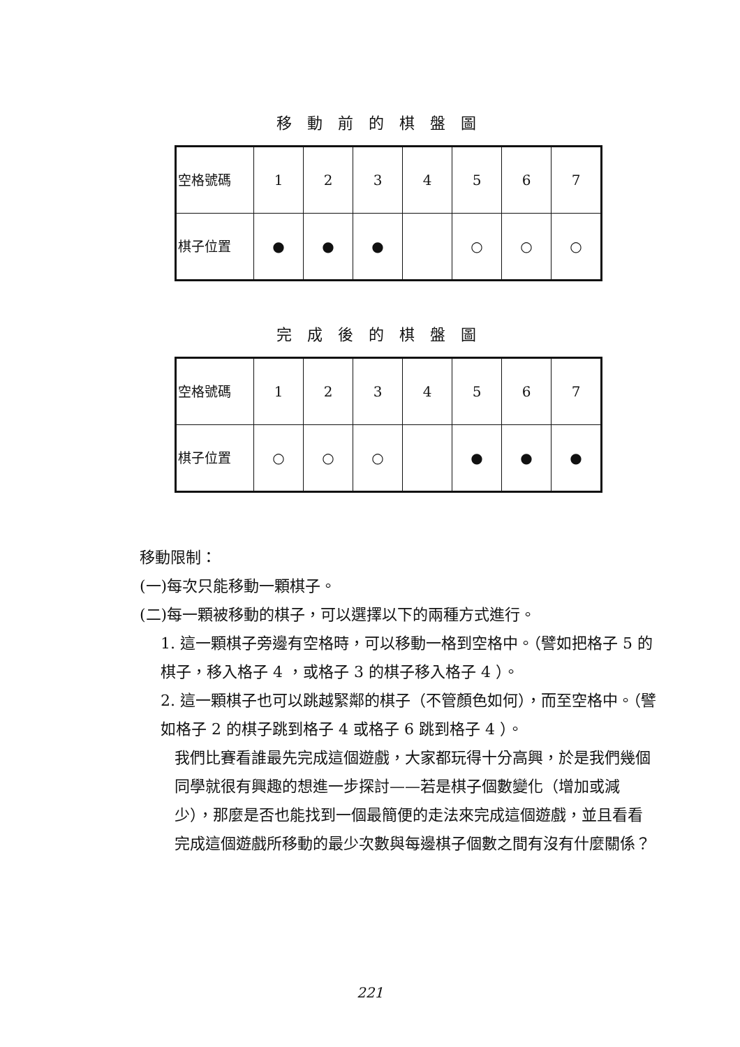移動前的棋盤圖
| 空格號碼 | 1 | 2 | 3 | 4 | 5 | 6 | 7 |
| 棋子位置 | ● | ● | ● | | ○ | ○ | ○ |
完成後的棋盤圖
| 空格號碼 | 1 | 2 | 3 | 4 | 5 | 6 | 7 |
| 棋子位置 | ○ | ○ | ○ | | ● | ● | ● |
移動限制：
(一)每次只能移動一顆棋子。
(二)每一顆被移動的棋子，可以選擇以下的兩種方式進行。
1. 這一顆棋子旁邊有空格時，可以移動一格到空格中。（譬如把格子 5 的棋子，移入格子 4 ，或格子 3 的棋子移入格子 4 ）。
2. 這一顆棋子也可以跳越緊鄰的棋子（不管顏色如何），而至空格中。（譬如格子 2 的棋子跳到格子 4 或格子 6 跳到格子 4 ）。
我們比賽看誰最先完成這個遊戲，大家都玩得十分高興，於是我們幾個同學就很有興趣的想進一步探討——若是棋子個數變化（增加或減少），那麼是否也能找到一個最簡便的走法來完成這個遊戲，並且看看完成這個遊戲所移動的最少次數與每邊棋子個數之間有沒有什麼關係？
221